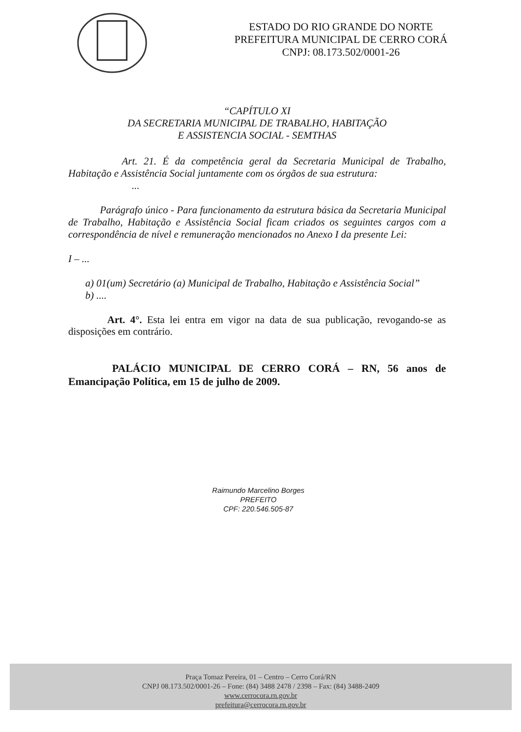ESTADO DO RIO GRANDE DO NORTE
PREFEITURA MUNICIPAL DE CERRO CORÁ
CNPJ: 08.173.502/0001-26
“CAPÍTULO XI
DA SECRETARIA MUNICIPAL DE TRABALHO, HABITAÇÃO
E ASSISTENCIA SOCIAL - SEMTHAS
Art. 21. É da competência geral da Secretaria Municipal de Trabalho, Habitação e Assistência Social juntamente com os órgãos de sua estrutura:
...
Parágrafo único - Para funcionamento da estrutura básica da Secretaria Municipal de Trabalho, Habitação e Assistência Social ficam criados os seguintes cargos com a correspondência de nível e remuneração mencionados no Anexo I da presente Lei:
I – ...
a) 01(um) Secretário (a) Municipal de Trabalho, Habitação e Assistência Social”
b) ....
Art. 4°. Esta lei entra em vigor na data de sua publicação, revogando-se as disposições em contrário.
PALÁCIO MUNICIPAL DE CERRO CORÁ – RN, 56 anos de Emancipação Política, em 15 de julho de 2009.
Raimundo Marcelino Borges
PREFEITO
CPF: 220.546.505-87
Praça Tomaz Pereira, 01 – Centro – Cerro Corá/RN
CNPJ 08.173.502/0001-26 – Fone: (84) 3488 2478 / 2398 – Fax: (84) 3488-2409
www.cerrocora.rn.gov.br
prefeitura@cerrocora.rn.gov.br